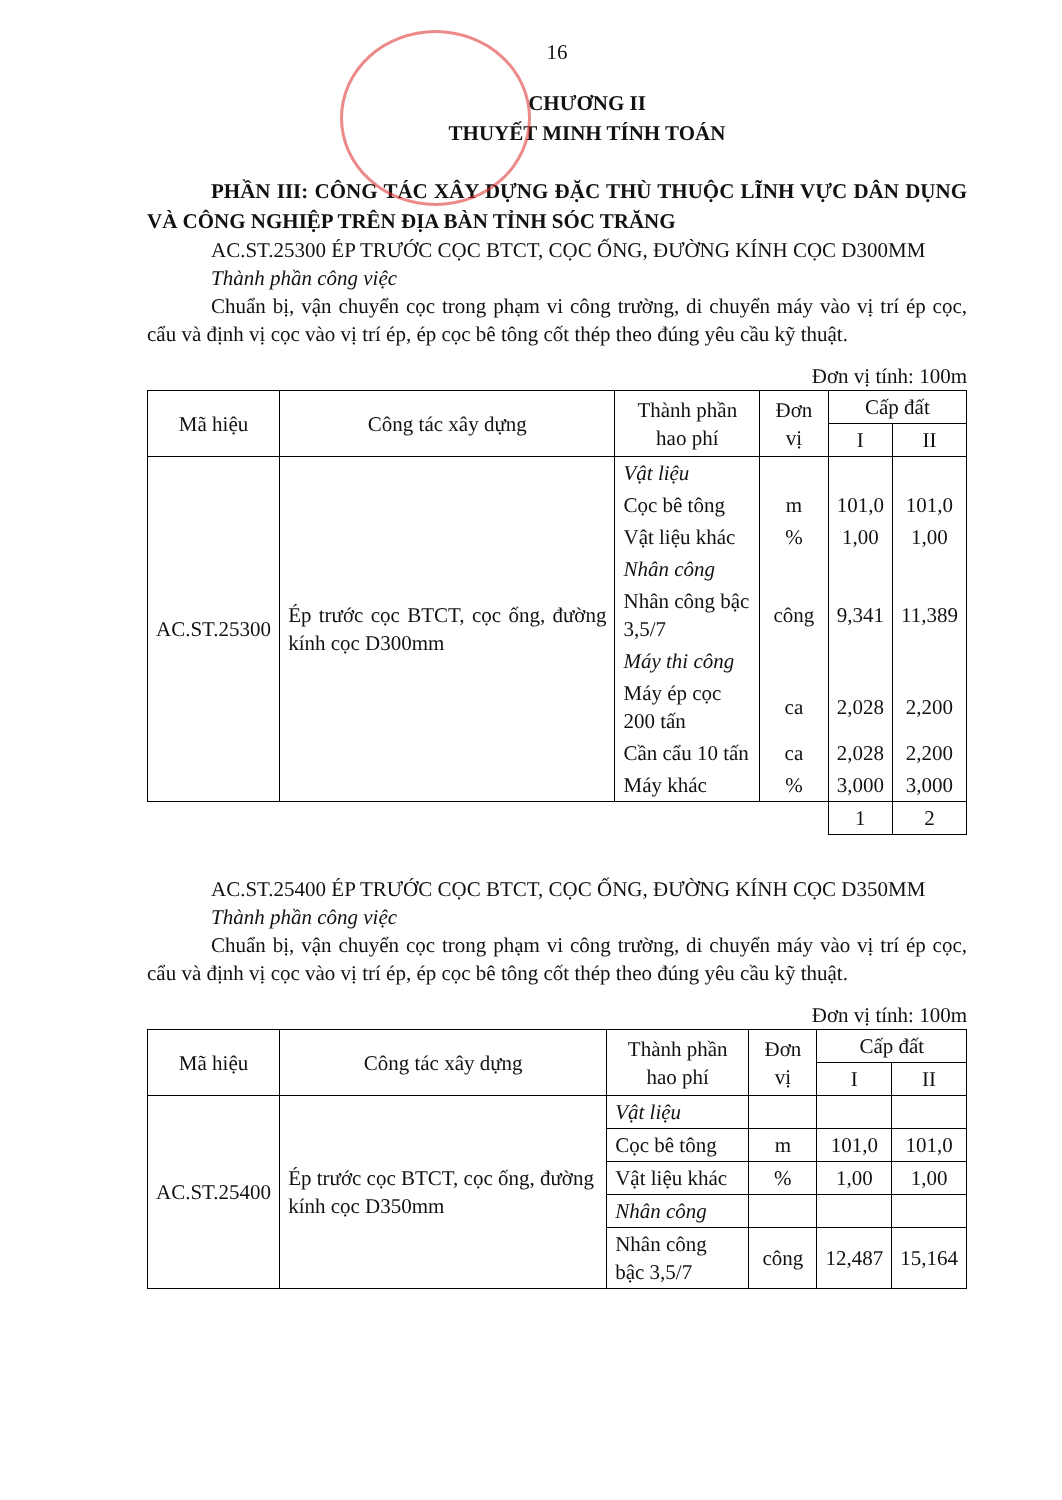16
CHƯƠNG II
THUYẾT MINH TÍNH TOÁN
PHẦN III: CÔNG TÁC XÂY DỰNG ĐẶC THÙ THUỘC LĨNH VỰC DÂN DỤNG VÀ CÔNG NGHIỆP TRÊN ĐỊA BÀN TỈNH SÓC TRĂNG
AC.ST.25300 ÉP TRƯỚC CỌC BTCT, CỌC ỐNG, ĐƯỜNG KÍNH CỌC D300MM
Thành phần công việc
Chuẩn bị, vận chuyển cọc trong phạm vi công trường, di chuyển máy vào vị trí ép cọc, cẩu và định vị cọc vào vị trí ép, ép cọc bê tông cốt thép theo đúng yêu cầu kỹ thuật.
Đơn vị tính: 100m
| Mã hiệu | Công tác xây dựng | Thành phần hao phí | Đơn vị | Cấp đất | |
| --- | --- | --- | --- | --- | --- |
| | | | | I | II |
| AC.ST.25300 | Ép trước cọc BTCT, cọc ống, đường kính cọc D300mm | Vật liệu | | | |
| | | Cọc bê tông | m | 101,0 | 101,0 |
| | | Vật liệu khác | % | 1,00 | 1,00 |
| | | Nhân công | | | |
| | | Nhân công bậc 3,5/7 | công | 9,341 | 11,389 |
| | | Máy thi công | | | |
| | | Máy ép cọc 200 tấn | ca | 2,028 | 2,200 |
| | | Cần cẩu 10 tấn | ca | 2,028 | 2,200 |
| | | Máy khác | % | 3,000 | 3,000 |
| | | | | 1 | 2 |
AC.ST.25400 ÉP TRƯỚC CỌC BTCT, CỌC ỐNG, ĐƯỜNG KÍNH CỌC D350MM
Thành phần công việc
Chuẩn bị, vận chuyển cọc trong phạm vi công trường, di chuyển máy vào vị trí ép cọc, cẩu và định vị cọc vào vị trí ép, ép cọc bê tông cốt thép theo đúng yêu cầu kỹ thuật.
Đơn vị tính: 100m
| Mã hiệu | Công tác xây dựng | Thành phần hao phí | Đơn vị | Cấp đất | |
| --- | --- | --- | --- | --- | --- |
| | | | | I | II |
| AC.ST.25400 | Ép trước cọc BTCT, cọc ống, đường kính cọc D350mm | Vật liệu | | | |
| | | Cọc bê tông | m | 101,0 | 101,0 |
| | | Vật liệu khác | % | 1,00 | 1,00 |
| | | Nhân công | | | |
| | | Nhân công bậc 3,5/7 | công | 12,487 | 15,164 |